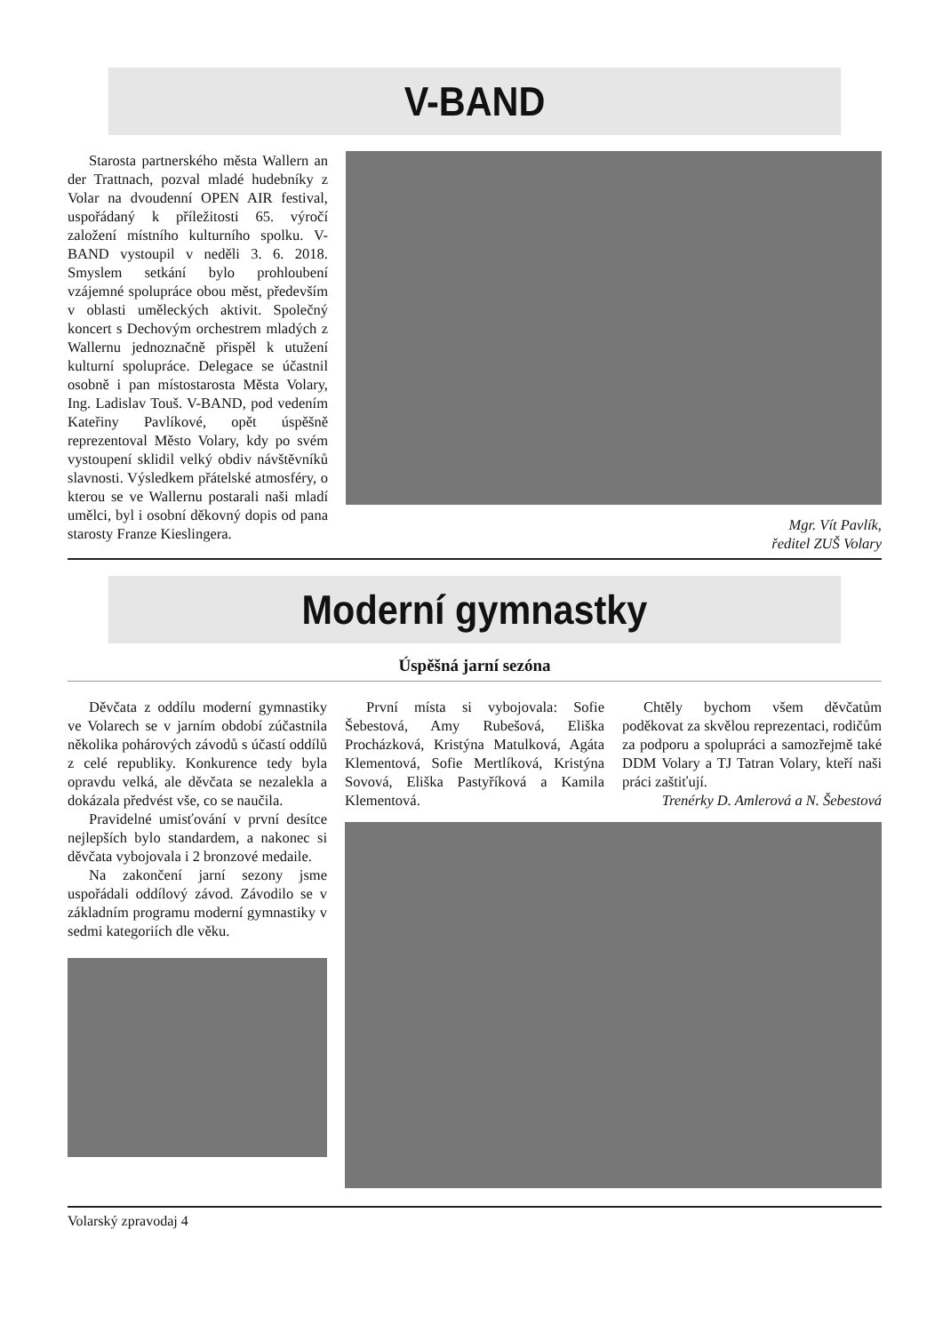V-BAND
Starosta partnerského města Wallern an der Trattnach, pozval mladé hudebníky z Volar na dvoudenní OPEN AIR festival, uspořádaný k příležitosti 65. výročí založení místního kulturního spolku. V-BAND vystoupil v neděli 3. 6. 2018. Smyslem setkání bylo prohloubení vzájemné spolupráce obou měst, především v oblasti uměleckých aktivit. Společný koncert s Dechovým orchestrem mladých z Wallernu jednoznačně přispěl k utužení kulturní spolupráce. Delegace se účastnil osobně i pan místostarosta Města Volary, Ing. Ladislav Touš. V-BAND, pod vedením Kateřiny Pavlíkové, opět úspěšně reprezentoval Město Volary, kdy po svém vystoupení sklidil velký obdiv návštěvníků slavnosti. Výsledkem přátelské atmosféry, o kterou se ve Wallernu postarali naši mladí umělci, byl i osobní děkovný dopis od pana starosty Franze Kieslingera.
Mgr. Vít Pavlík,
ředitel ZUŠ Volary
Moderní gymnastky
Úspěšná jarní sezóna
Děvčata z oddílu moderní gymnastiky ve Volarech se v jarním období zúčastnila několika pohárových závodů s účastí oddílů z celé republiky. Konkurence tedy byla opravdu velká, ale děvčata se nezalekla a dokázala předvést vše, co se naučila.
Pravidelné umisťování v první desítce nejlepších bylo standardem, a nakonec si děvčata vybojovala i 2 bronzové medaile.
Na zakončení jarní sezony jsme uspořádali oddílový závod. Závodilo se v základním programu moderní gymnastiky v sedmi kategoriích dle věku.
První místa si vybojovala: Sofie Šebestová, Amy Rubešová, Eliška Procházková, Kristýna Matulková, Agáta Klementová, Sofie Mertlíková, Kristýna Sovová, Eliška Pastyříková a Kamila Klementová.
Chtěly bychom všem děvčatům poděkovat za skvělou reprezentaci, rodičům za podporu a spolupráci a samozřejmě také DDM Volary a TJ Tatran Volary, kteří naši práci zaštiťují.
Trenérky D. Amlerová a N. Šebestová
Volarský zpravodaj 4